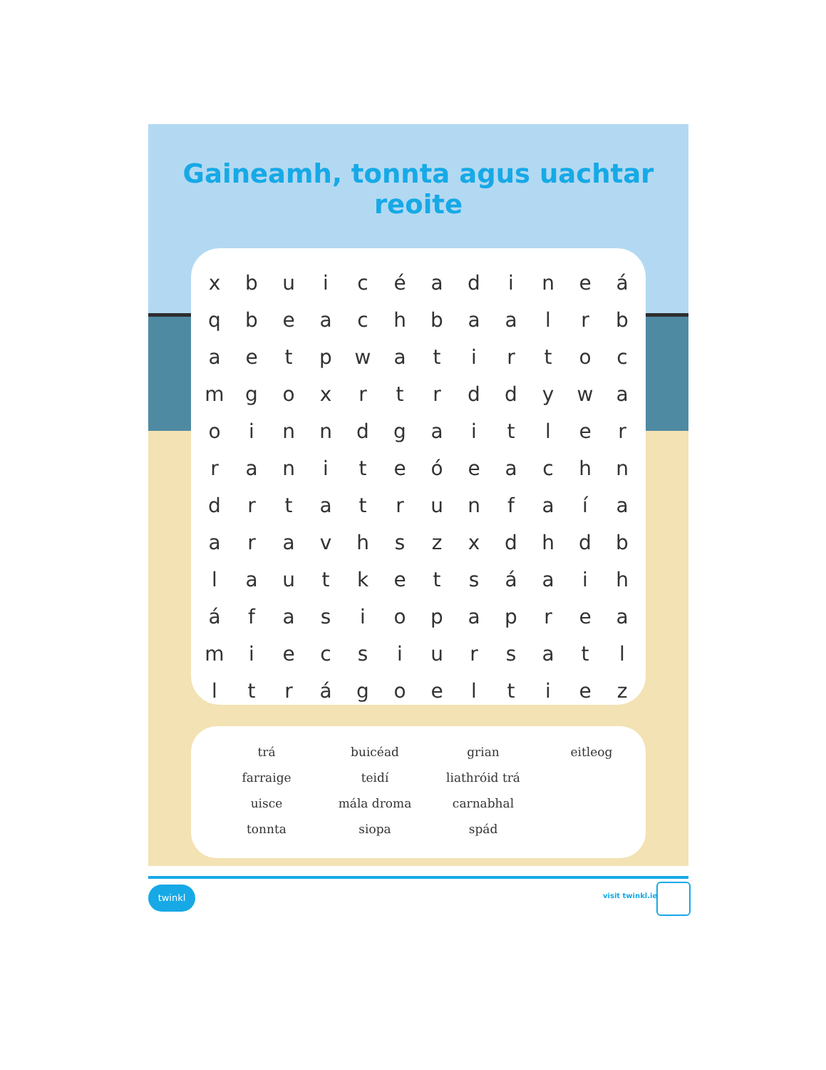Gaineamh, tonnta agus uachtar reoite
| x | b | u | i | c | é | a | d | i | n | e | á |
| q | b | e | a | c | h | b | a | a | l | r | b |
| a | e | t | p | w | a | t | i | r | t | o | c |
| m | g | o | x | r | t | r | d | d | y | w | a |
| o | i | n | n | d | g | a | i | t | l | e | r |
| r | a | n | i | t | e | ó | e | a | c | h | n |
| d | r | t | a | t | r | u | n | f | a | í | a |
| a | r | a | v | h | s | z | x | d | h | d | b |
| l | a | u | t | k | e | t | s | á | a | i | h |
| á | f | a | s | i | o | p | a | p | r | e | a |
| m | i | e | c | s | i | u | r | s | a | t | l |
| l | t | r | á | g | o | e | l | t | i | e | z |
| trá | buicéad | grian | eitleog |
| farraige | teidí | liathróid trá | |
| uisce | mála droma | carnabhal | |
| tonnta | siopa | spád | |
twinkl
visit twinkl.ie